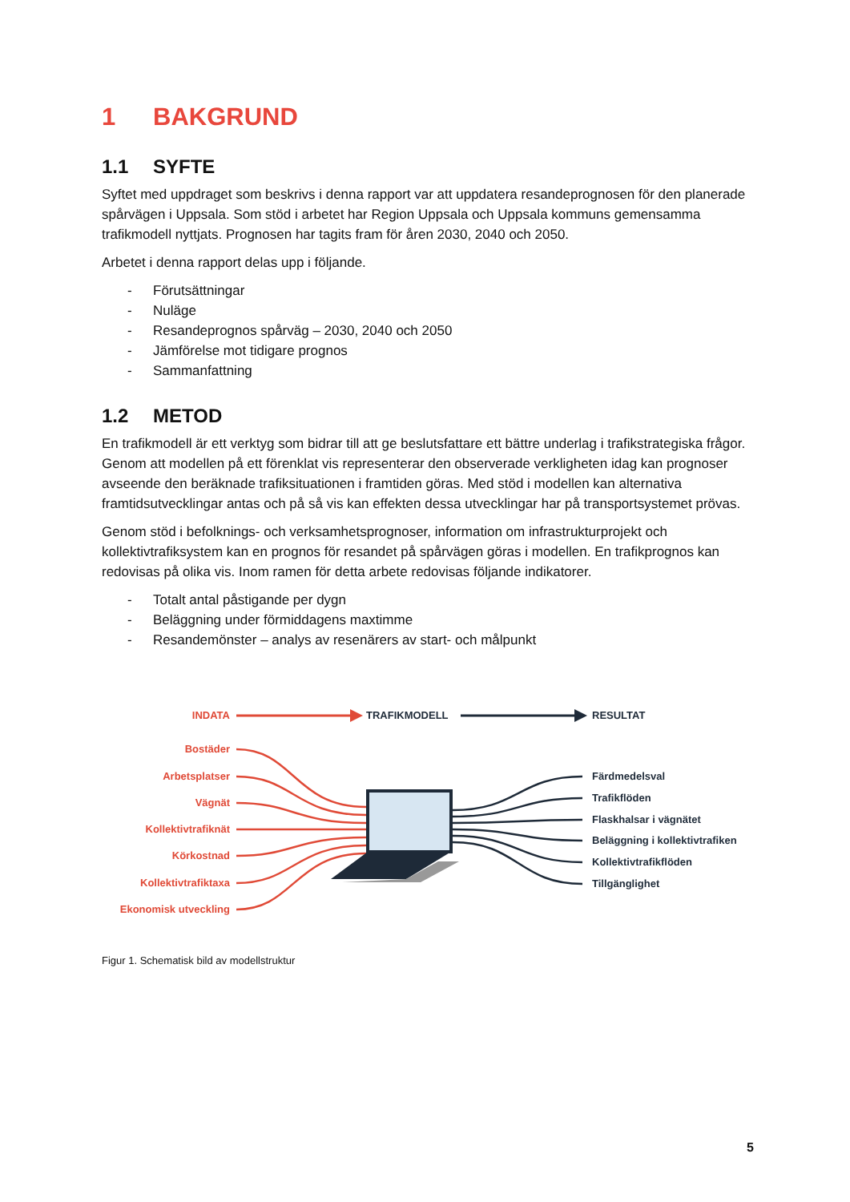1 BAKGRUND
1.1 SYFTE
Syftet med uppdraget som beskrivs i denna rapport var att uppdatera resandeprognosen för den planerade spårvägen i Uppsala. Som stöd i arbetet har Region Uppsala och Uppsala kommuns gemensamma trafikmodell nyttjats. Prognosen har tagits fram för åren 2030, 2040 och 2050.
Arbetet i denna rapport delas upp i följande.
- Förutsättningar
- Nuläge
- Resandeprognos spårväg – 2030, 2040 och 2050
- Jämförelse mot tidigare prognos
- Sammanfattning
1.2 METOD
En trafikmodell är ett verktyg som bidrar till att ge beslutsfattare ett bättre underlag i trafikstrategiska frågor. Genom att modellen på ett förenklat vis representerar den observerade verkligheten idag kan prognoser avseende den beräknade trafiksituationen i framtiden göras. Med stöd i modellen kan alternativa framtidsutvecklingar antas och på så vis kan effekten dessa utvecklingar har på transportsystemet prövas.
Genom stöd i befolknings- och verksamhetsprognoser, information om infrastrukturprojekt och kollektivtrafiksystem kan en prognos för resandet på spårvägen göras i modellen. En trafikprognos kan redovisas på olika vis. Inom ramen för detta arbete redovisas följande indikatorer.
- Totalt antal påstigande per dygn
- Beläggning under förmiddagens maxtimme
- Resandemönster – analys av resenärers av start- och målpunkt
INDATA TRAFIKMODELL RESULTAT
Bostäder
Arbetsplatser
Vägnät
Kollektivtrafiknät
Körkostnad
Kollektivtrafiktaxa
Ekonomisk utveckling
Färdmedelsval
Trafikflöden
Flaskhalsar i vägnätet
Beläggning i kollektivtrafiken
Kollektivtrafikflöden
Tillgänglighet
Figur 1. Schematisk bild av modellstruktur
5